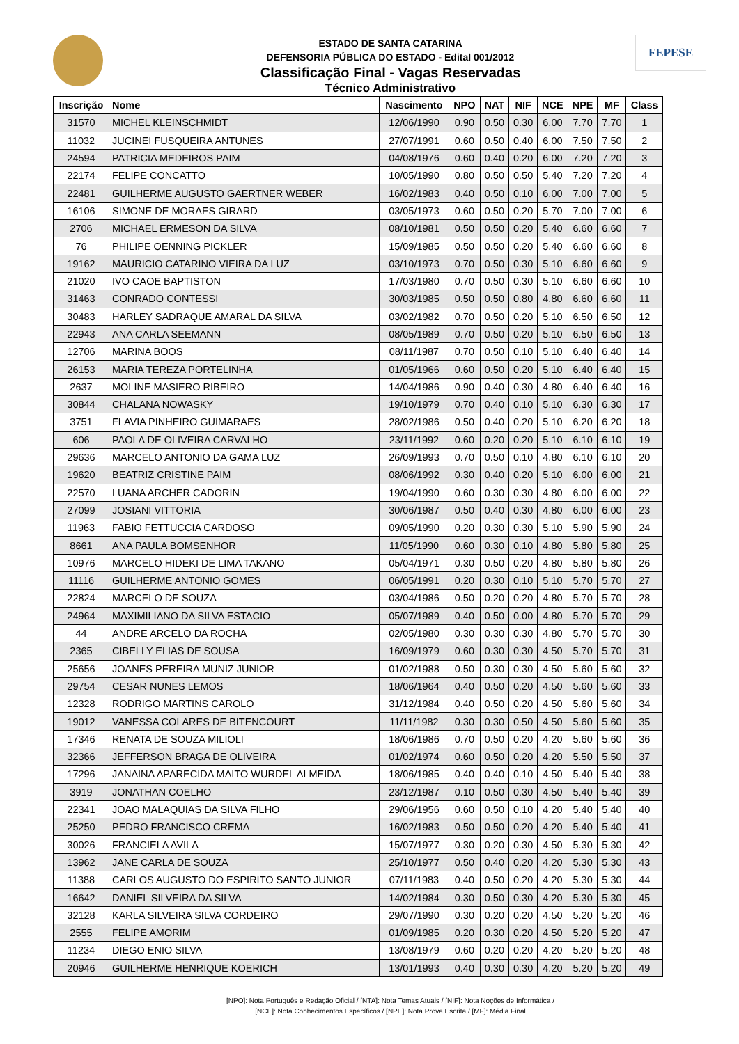FEPESE
ESTADO DE SANTA CATARINA
DEFENSORIA PÚBLICA DO ESTADO - Edital 001/2012
Classificação Final - Vagas Reservadas
Técnico Administrativo
| Inscrição | Nome | Nascimento | NPO | NAT | NIF | NCE | NPE | MF | Class |
| --- | --- | --- | --- | --- | --- | --- | --- | --- | --- |
| 31570 | MICHEL KLEINSCHMIDT | 12/06/1990 | 0.90 | 0.50 | 0.30 | 6.00 | 7.70 | 7.70 | 1 |
| 11032 | JUCINEI FUSQUEIRA ANTUNES | 27/07/1991 | 0.60 | 0.50 | 0.40 | 6.00 | 7.50 | 7.50 | 2 |
| 24594 | PATRICIA MEDEIROS PAIM | 04/08/1976 | 0.60 | 0.40 | 0.20 | 6.00 | 7.20 | 7.20 | 3 |
| 22174 | FELIPE CONCATTO | 10/05/1990 | 0.80 | 0.50 | 0.50 | 5.40 | 7.20 | 7.20 | 4 |
| 22481 | GUILHERME AUGUSTO GAERTNER WEBER | 16/02/1983 | 0.40 | 0.50 | 0.10 | 6.00 | 7.00 | 7.00 | 5 |
| 16106 | SIMONE DE MORAES GIRARD | 03/05/1973 | 0.60 | 0.50 | 0.20 | 5.70 | 7.00 | 7.00 | 6 |
| 2706 | MICHAEL ERMESON DA SILVA | 08/10/1981 | 0.50 | 0.50 | 0.20 | 5.40 | 6.60 | 6.60 | 7 |
| 76 | PHILIPE OENNING PICKLER | 15/09/1985 | 0.50 | 0.50 | 0.20 | 5.40 | 6.60 | 6.60 | 8 |
| 19162 | MAURICIO CATARINO VIEIRA DA LUZ | 03/10/1973 | 0.70 | 0.50 | 0.30 | 5.10 | 6.60 | 6.60 | 9 |
| 21020 | IVO CAOE BAPTISTON | 17/03/1980 | 0.70 | 0.50 | 0.30 | 5.10 | 6.60 | 6.60 | 10 |
| 31463 | CONRADO CONTESSI | 30/03/1985 | 0.50 | 0.50 | 0.80 | 4.80 | 6.60 | 6.60 | 11 |
| 30483 | HARLEY SADRAQUE AMARAL DA SILVA | 03/02/1982 | 0.70 | 0.50 | 0.20 | 5.10 | 6.50 | 6.50 | 12 |
| 22943 | ANA CARLA SEEMANN | 08/05/1989 | 0.70 | 0.50 | 0.20 | 5.10 | 6.50 | 6.50 | 13 |
| 12706 | MARINA BOOS | 08/11/1987 | 0.70 | 0.50 | 0.10 | 5.10 | 6.40 | 6.40 | 14 |
| 26153 | MARIA TEREZA PORTELINHA | 01/05/1966 | 0.60 | 0.50 | 0.20 | 5.10 | 6.40 | 6.40 | 15 |
| 2637 | MOLINE MASIERO RIBEIRO | 14/04/1986 | 0.90 | 0.40 | 0.30 | 4.80 | 6.40 | 6.40 | 16 |
| 30844 | CHALANA NOWASKY | 19/10/1979 | 0.70 | 0.40 | 0.10 | 5.10 | 6.30 | 6.30 | 17 |
| 3751 | FLAVIA PINHEIRO GUIMARAES | 28/02/1986 | 0.50 | 0.40 | 0.20 | 5.10 | 6.20 | 6.20 | 18 |
| 606 | PAOLA DE OLIVEIRA CARVALHO | 23/11/1992 | 0.60 | 0.20 | 0.20 | 5.10 | 6.10 | 6.10 | 19 |
| 29636 | MARCELO ANTONIO DA GAMA LUZ | 26/09/1993 | 0.70 | 0.50 | 0.10 | 4.80 | 6.10 | 6.10 | 20 |
| 19620 | BEATRIZ CRISTINE PAIM | 08/06/1992 | 0.30 | 0.40 | 0.20 | 5.10 | 6.00 | 6.00 | 21 |
| 22570 | LUANA ARCHER CADORIN | 19/04/1990 | 0.60 | 0.30 | 0.30 | 4.80 | 6.00 | 6.00 | 22 |
| 27099 | JOSIANI VITTORIA | 30/06/1987 | 0.50 | 0.40 | 0.30 | 4.80 | 6.00 | 6.00 | 23 |
| 11963 | FABIO FETTUCCIA CARDOSO | 09/05/1990 | 0.20 | 0.30 | 0.30 | 5.10 | 5.90 | 5.90 | 24 |
| 8661 | ANA PAULA BOMSENHOR | 11/05/1990 | 0.60 | 0.30 | 0.10 | 4.80 | 5.80 | 5.80 | 25 |
| 10976 | MARCELO HIDEKI DE LIMA TAKANO | 05/04/1971 | 0.30 | 0.50 | 0.20 | 4.80 | 5.80 | 5.80 | 26 |
| 11116 | GUILHERME ANTONIO GOMES | 06/05/1991 | 0.20 | 0.30 | 0.10 | 5.10 | 5.70 | 5.70 | 27 |
| 22824 | MARCELO DE SOUZA | 03/04/1986 | 0.50 | 0.20 | 0.20 | 4.80 | 5.70 | 5.70 | 28 |
| 24964 | MAXIMILIANO DA SILVA ESTACIO | 05/07/1989 | 0.40 | 0.50 | 0.00 | 4.80 | 5.70 | 5.70 | 29 |
| 44 | ANDRE ARCELO DA ROCHA | 02/05/1980 | 0.30 | 0.30 | 0.30 | 4.80 | 5.70 | 5.70 | 30 |
| 2365 | CIBELLY ELIAS DE SOUSA | 16/09/1979 | 0.60 | 0.30 | 0.30 | 4.50 | 5.70 | 5.70 | 31 |
| 25656 | JOANES PEREIRA MUNIZ JUNIOR | 01/02/1988 | 0.50 | 0.30 | 0.30 | 4.50 | 5.60 | 5.60 | 32 |
| 29754 | CESAR NUNES LEMOS | 18/06/1964 | 0.40 | 0.50 | 0.20 | 4.50 | 5.60 | 5.60 | 33 |
| 12328 | RODRIGO MARTINS CAROLO | 31/12/1984 | 0.40 | 0.50 | 0.20 | 4.50 | 5.60 | 5.60 | 34 |
| 19012 | VANESSA COLARES DE BITENCOURT | 11/11/1982 | 0.30 | 0.30 | 0.50 | 4.50 | 5.60 | 5.60 | 35 |
| 17346 | RENATA DE SOUZA MILIOLI | 18/06/1986 | 0.70 | 0.50 | 0.20 | 4.20 | 5.60 | 5.60 | 36 |
| 32366 | JEFFERSON BRAGA DE OLIVEIRA | 01/02/1974 | 0.60 | 0.50 | 0.20 | 4.20 | 5.50 | 5.50 | 37 |
| 17296 | JANAINA APARECIDA MAITO WURDEL ALMEIDA | 18/06/1985 | 0.40 | 0.40 | 0.10 | 4.50 | 5.40 | 5.40 | 38 |
| 3919 | JONATHAN COELHO | 23/12/1987 | 0.10 | 0.50 | 0.30 | 4.50 | 5.40 | 5.40 | 39 |
| 22341 | JOAO MALAQUIAS DA SILVA FILHO | 29/06/1956 | 0.60 | 0.50 | 0.10 | 4.20 | 5.40 | 5.40 | 40 |
| 25250 | PEDRO FRANCISCO CREMA | 16/02/1983 | 0.50 | 0.50 | 0.20 | 4.20 | 5.40 | 5.40 | 41 |
| 30026 | FRANCIELA AVILA | 15/07/1977 | 0.30 | 0.20 | 0.30 | 4.50 | 5.30 | 5.30 | 42 |
| 13962 | JANE CARLA DE SOUZA | 25/10/1977 | 0.50 | 0.40 | 0.20 | 4.20 | 5.30 | 5.30 | 43 |
| 11388 | CARLOS AUGUSTO DO ESPIRITO SANTO JUNIOR | 07/11/1983 | 0.40 | 0.50 | 0.20 | 4.20 | 5.30 | 5.30 | 44 |
| 16642 | DANIEL SILVEIRA DA SILVA | 14/02/1984 | 0.30 | 0.50 | 0.30 | 4.20 | 5.30 | 5.30 | 45 |
| 32128 | KARLA SILVEIRA SILVA CORDEIRO | 29/07/1990 | 0.30 | 0.20 | 0.20 | 4.50 | 5.20 | 5.20 | 46 |
| 2555 | FELIPE AMORIM | 01/09/1985 | 0.20 | 0.30 | 0.20 | 4.50 | 5.20 | 5.20 | 47 |
| 11234 | DIEGO ENIO SILVA | 13/08/1979 | 0.60 | 0.20 | 0.20 | 4.20 | 5.20 | 5.20 | 48 |
| 20946 | GUILHERME HENRIQUE KOERICH | 13/01/1993 | 0.40 | 0.30 | 0.30 | 4.20 | 5.20 | 5.20 | 49 |
[NPO]: Nota Português e Redação Oficial / [NTA]: Nota Temas Atuais / [NIF]: Nota Noções de Informática /
[NCE]: Nota Conhecimentos Específicos / [NPE]: Nota Prova Escrita / [MF]: Média Final